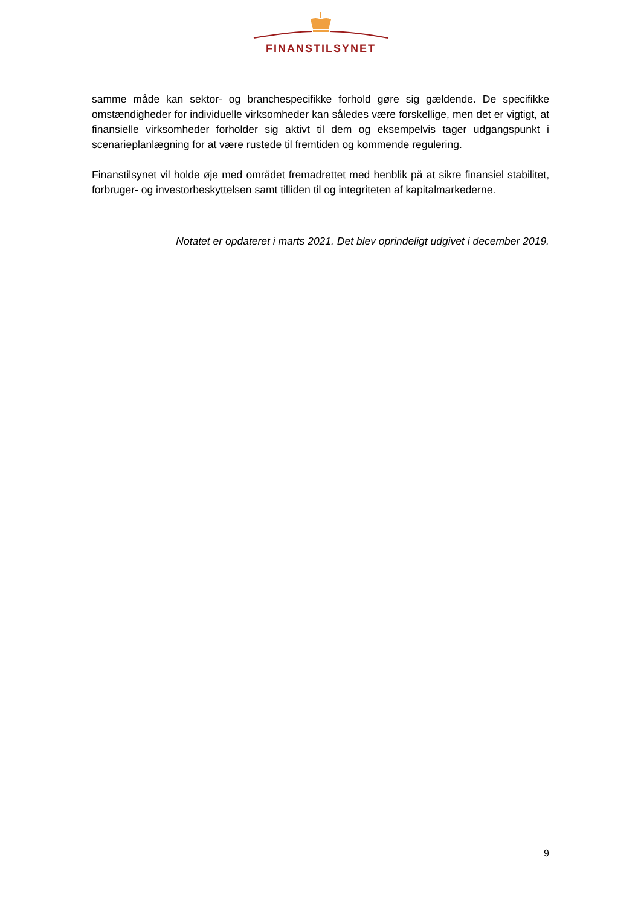FINANSTILSYNET
samme måde kan sektor- og branchespecifikke forhold gøre sig gældende. De specifikke omstændigheder for individuelle virksomheder kan således være forskellige, men det er vig­tigt, at finansielle virksomheder forholder sig aktivt til dem og eksempelvis tager udgangs­punkt i scenarieplanlægning for at være rustede til fremtiden og kommende regulering.
Finanstilsynet vil holde øje med området fremadrettet med henblik på at sikre finansiel sta­bilitet, forbruger- og investorbeskyttelsen samt tilliden til og integriteten af kapitalmarkederne.
Notatet er opdateret i marts 2021. Det blev oprindeligt udgivet i december 2019.
9